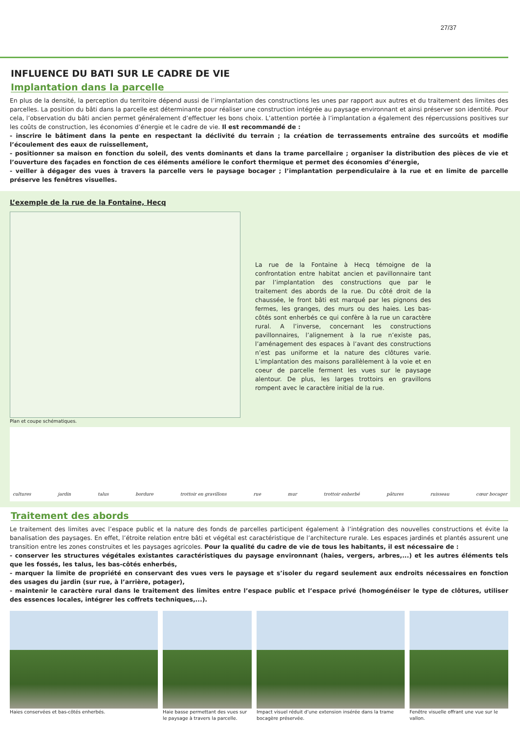27/37
INFLUENCE DU BATI SUR LE CADRE DE VIE
Implantation dans la parcelle
En plus de la densité, la perception du territoire dépend aussi de l’implantation des constructions les unes par rapport aux autres et du traitement des limites des parcelles. La position du bâti dans la parcelle est déterminante pour réaliser une construction intégrée au paysage environnant et ainsi préserver son identité. Pour cela, l’observation du bâti ancien permet généralement d’effectuer les bons choix. L’attention portée à l’implantation a également des répercussions positives sur les coûts de construction, les économies d’énergie et le cadre de vie. Il est recommandé de :
- inscrire le bâtiment dans la pente en respectant la déclivité du terrain ; la création de terrassements entraîne des surcoûts et modifie l’écoulement des eaux de ruissellement,
- positionner sa maison en fonction du soleil, des vents dominants et dans la trame parcellaire ; organiser la distribution des pièces de vie et l’ouverture des façades en fonction de ces éléments améliore le confort thermique et permet des économies d’énergie,
- veiller à dégager des vues à travers la parcelle vers le paysage bocager ; l’implantation perpendiculaire à la rue et en limite de parcelle préserve les fenêtres visuelles.
L’exemple de la rue de la Fontaine, Hecq
Plan et coupe schématiques.
La rue de la Fontaine à Hecq témoigne de la confrontation entre habitat ancien et pavillonnaire tant par l’implantation des constructions que par le traitement des abords de la rue. Du côté droit de la chaussée, le front bâti est marqué par les pignons des fermes, les granges, des murs ou des haies. Les bas-côtés sont enherbés ce qui confère à la rue un caractère rural. A l’inverse, concernant les constructions pavillonnaires, l’alignement à la rue n’existe pas, l’aménagement des espaces à l’avant des constructions n’est pas uniforme et la nature des clôtures varie. L’implantation des maisons parallèlement à la voie et en coeur de parcelle ferment les vues sur le paysage alentour. De plus, les larges trottoirs en gravillons rompent avec le caractère initial de la rue.
cultures jardin talus bordure trottoir en gravillons rue mur trottoir enherbé pâtures ruisseau cœur bocager
Traitement des abords
Le traitement des limites avec l’espace public et la nature des fonds de parcelles participent également à l’intégration des nouvelles constructions et évite la banalisation des paysages. En effet, l’étroite relation entre bâti et végétal est caractéristique de l’architecture rurale. Les espaces jardinés et plantés assurent une transition entre les zones construites et les paysages agricoles. Pour la qualité du cadre de vie de tous les habitants, il est nécessaire de :
- conserver les structures végétales existantes caractéristiques du paysage environnant (haies, vergers, arbres,...) et les autres éléments tels que les fossés, les talus, les bas-côtés enherbés,
- marquer la limite de propriété en conservant des vues vers le paysage et s’isoler du regard seulement aux endroits nécessaires en fonction des usages du jardin (sur rue, à l’arrière, potager),
- maintenir le caractère rural dans le traitement des limites entre l’espace public et l’espace privé (homogénéiser le type de clôtures, utiliser des essences locales, intégrer les coffrets techniques,...).
Haies conservées et bas-côtés enherbés.
Haie basse permettant des vues sur le paysage à travers la parcelle.
Impact visuel réduit d’une extension insérée dans la trame bocagère préservée.
Fenêtre visuelle offrant une vue sur le vallon.